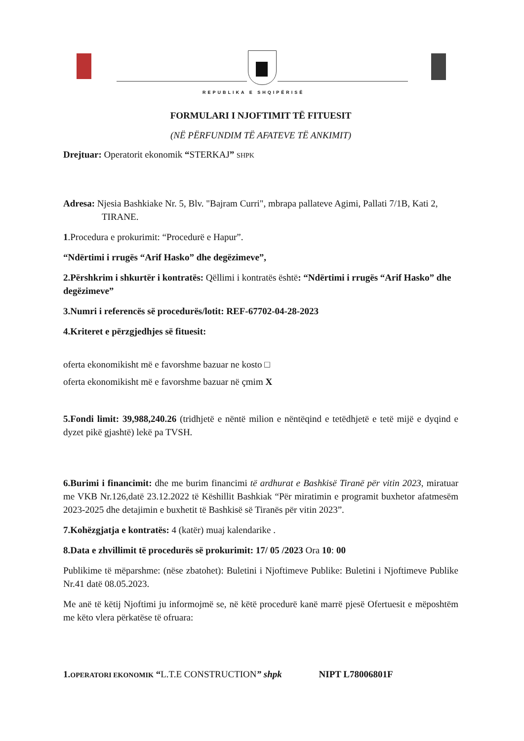REPUBLIKA E SHQIPËRISË
FORMULARI I NJOFTIMIT TË FITUESIT
(NË PËRFUNDIM TË AFATEVE TË ANKIMIT)
Drejtuar: Operatorit ekonomik “STERKAJ” SHPK
Adresa: Njesia Bashkiake Nr. 5, Blv. "Bajram Curri", mbrapa pallateve Agimi, Pallati 7/1B, Kati 2, TIRANE.
1.Procedura e prokurimit: “Procedurë e Hapur”.
“Ndërtimi i rrugës “Arif Hasko” dhe degëzimeve”,
2.Përshkrim i shkurtër i kontratës: Qëllimi i kontratës është: “Ndërtimi i rrugës “Arif Hasko” dhe degëzimeve”
3.Numri i referencës së procedurës/lotit: REF-67702-04-28-2023
4.Kriteret e përzgjedhjes së fituesit:
oferta ekonomikisht më e favorshme bazuar ne kosto □
oferta ekonomikisht më e favorshme bazuar në çmim X
5.Fondi limit: 39,988,240.26 (tridhjetë e nëntë milion e nëntëqind e tetëdhjetë e tetë mijë e dyqind e dyzet pikë gjashtë) lekë pa TVSH.
6.Burimi i financimit: dhe me burim financimi të ardhurat e Bashkisë Tiranë për vitin 2023, miratuar me VKB Nr.126,datë 23.12.2022 të Këshillit Bashkiak “Për miratimin e programit buxhetor afatmesëm 2023-2025 dhe detajimin e buxhetit të Bashkisë së Tiranës për vitin 2023”.
7.Kohëzgjatja e kontratës: 4 (katër) muaj kalendarike .
8.Data e zhvillimit të procedurës së prokurimit: 17/ 05 /2023 Ora 10: 00
Publikime të mëparshme: (nëse zbatohet): Buletini i Njoftimeve Publike: Buletini i Njoftimeve Publike Nr.41 datë 08.05.2023.
Me anë të këtij Njoftimi ju informojmë se, në këtë procedurë kanë marrë pjesë Ofertuesit e mëposhtëm me këto vlera përkatëse të ofruara:
1.OPERATORI EKONOMIK “L.T.E CONSTRUCTION” shpk NIPT L78006801F